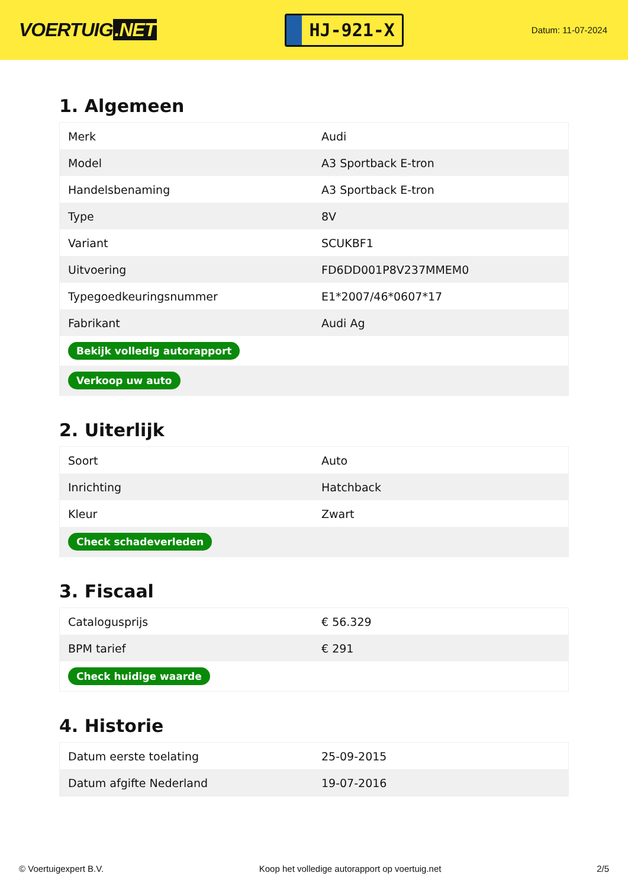VOERTUIG.NET
HJ-921-X
Datum: 11-07-2024
1. Algemeen
| Merk | Audi |
| Model | A3 Sportback E-tron |
| Handelsbenaming | A3 Sportback E-tron |
| Type | 8V |
| Variant | SCUKBF1 |
| Uitvoering | FD6DD001P8V237MMEM0 |
| Typegoedkeuringsnummer | E1*2007/46*0607*17 |
| Fabrikant | Audi Ag |
| Bekijk volledig autorapport | |
| Verkoop uw auto | |
2. Uiterlijk
| Soort | Auto |
| Inrichting | Hatchback |
| Kleur | Zwart |
| Check schadeverleden | |
3. Fiscaal
| Catalogusprijs | € 56.329 |
| BPM tarief | € 291 |
| Check huidige waarde | |
4. Historie
| Datum eerste toelating | 25-09-2015 |
| Datum afgifte Nederland | 19-07-2016 |
© Voertuigexpert B.V. Koop het volledige autorapport op voertuig.net 2/5